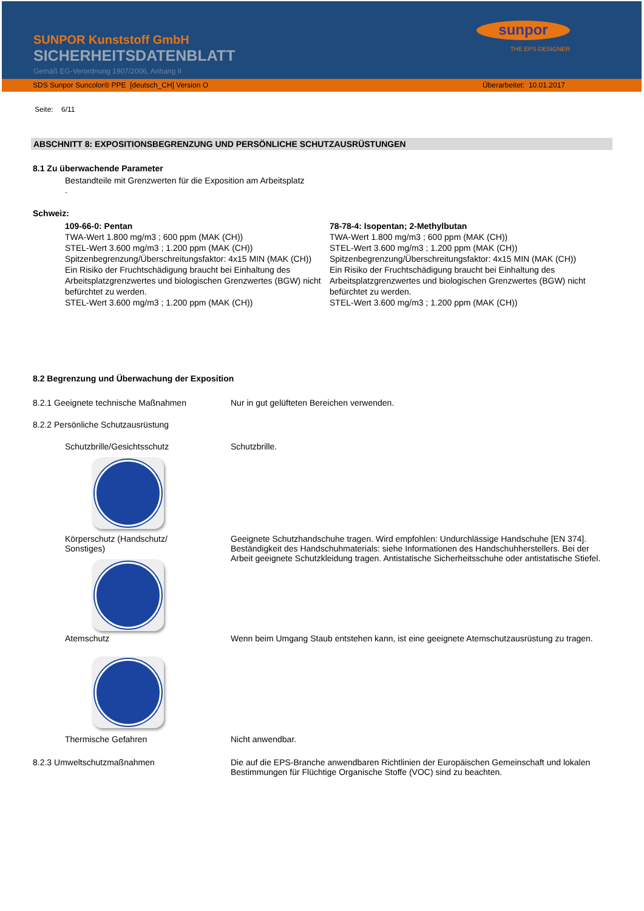SUNPOR Kunststoff GmbH
SICHERHEITSDATENBLATT
Gemäß EG-Verordnung 1907/2006, Anhang II
sunpor
THE EPS-DESIGNER
SDS Sunpor Suncolor® PPE [deutsch_CH] Version O Überarbeitet: 10.01.2017
Seite: 6/11
ABSCHNITT 8: EXPOSITIONSBEGRENZUNG UND PERSÖNLICHE SCHUTZAUSRÜSTUNGEN
8.1 Zu überwachende Parameter
Bestandteile mit Grenzwerten für die Exposition am Arbeitsplatz
.
Schweiz:
109-66-0: Pentan
TWA-Wert 1.800 mg/m3 ; 600 ppm (MAK (CH))
STEL-Wert 3.600 mg/m3 ; 1.200 ppm (MAK (CH))
Spitzenbegrenzung/Überschreitungsfaktor: 4x15 MIN (MAK (CH))
Ein Risiko der Fruchtschädigung braucht bei Einhaltung des Arbeitsplatzgrenzwertes und biologischen Grenzwertes (BGW) nicht befürchtet zu werden.
STEL-Wert 3.600 mg/m3 ; 1.200 ppm (MAK (CH))
78-78-4: Isopentan; 2-Methylbutan
TWA-Wert 1.800 mg/m3 ; 600 ppm (MAK (CH))
STEL-Wert 3.600 mg/m3 ; 1.200 ppm (MAK (CH))
Spitzenbegrenzung/Überschreitungsfaktor: 4x15 MIN (MAK (CH))
Ein Risiko der Fruchtschädigung braucht bei Einhaltung des Arbeitsplatzgrenzwertes und biologischen Grenzwertes (BGW) nicht befürchtet zu werden.
STEL-Wert 3.600 mg/m3 ; 1.200 ppm (MAK (CH))
8.2 Begrenzung und Überwachung der Exposition
8.2.1 Geeignete technische Maßnahmen Nur in gut gelüfteten Bereichen verwenden.
8.2.2 Persönliche Schutzausrüstung
Schutzbrille/Gesichtsschutz Schutzbrille.
Körperschutz (Handschutz/
Sonstiges)
Geeignete Schutzhandschuhe tragen. Wird empfohlen: Undurchlässige Handschuhe [EN 374]. Beständigkeit des Handschuhmaterials: siehe Informationen des Handschuhherstellers. Bei der Arbeit geeignete Schutzkleidung tragen. Antistatische Sicherheitsschuhe oder antistatische Stiefel.
Atemschutz Wenn beim Umgang Staub entstehen kann, ist eine geeignete Atemschutzausrüstung zu tragen.
Thermische Gefahren Nicht anwendbar.
8.2.3 Umweltschutzmaßnahmen Die auf die EPS-Branche anwendbaren Richtlinien der Europäischen Gemeinschaft und lokalen Bestimmungen für Flüchtige Organische Stoffe (VOC) sind zu beachten.